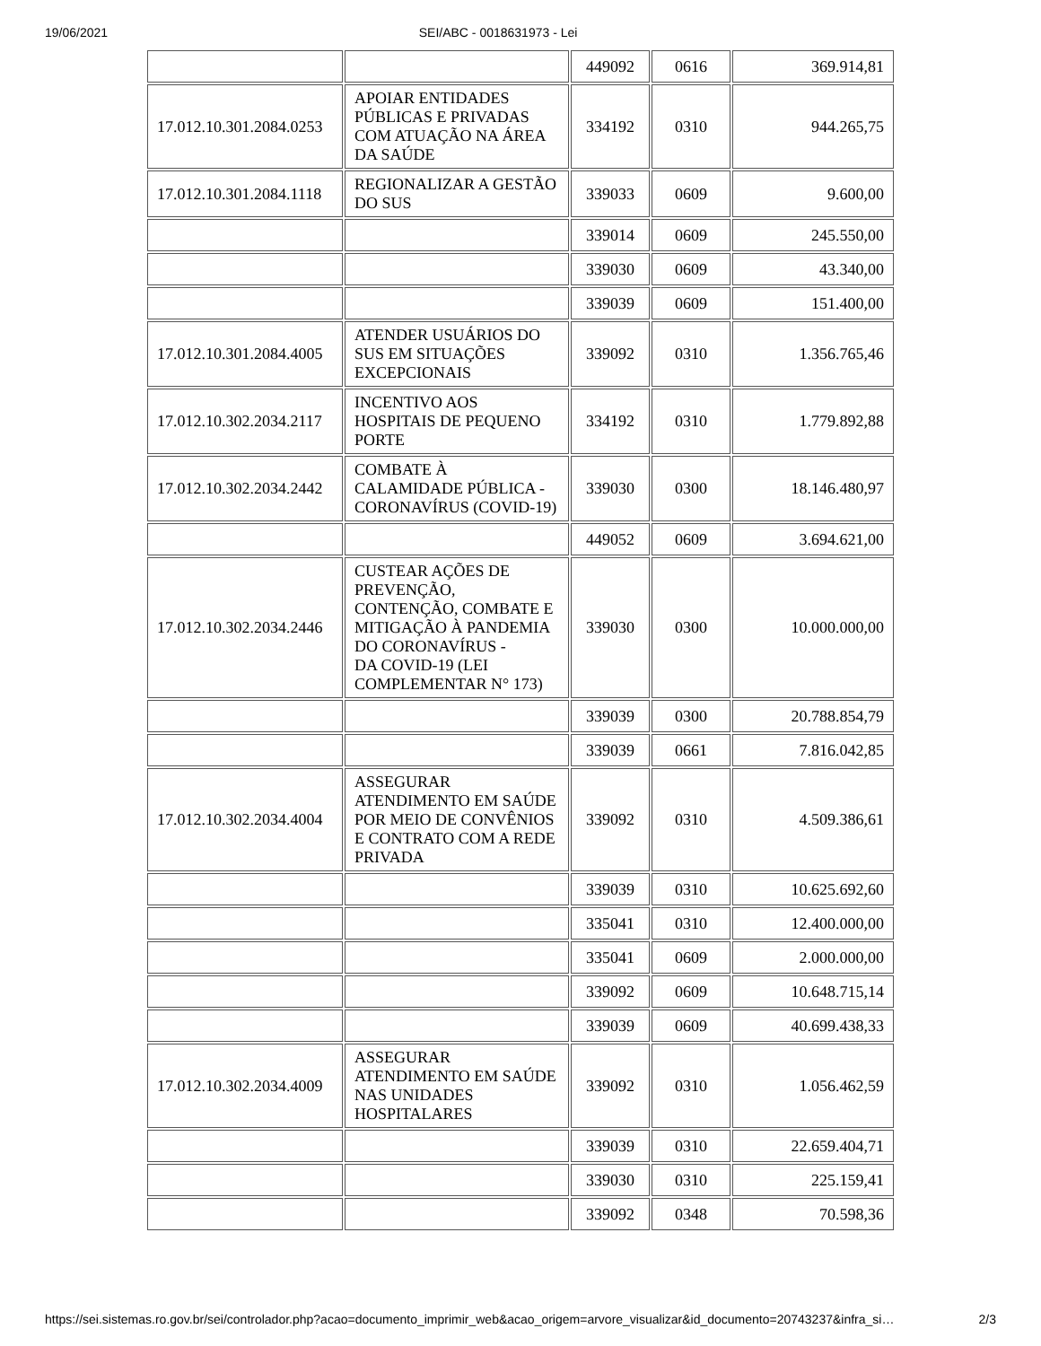19/06/2021 SEI/ABC - 0018631973 - Lei
| | | 449092 | 0616 | 369.914,81 |
| 17.012.10.301.2084.0253 | APOIAR ENTIDADES PÚBLICAS E PRIVADAS COM ATUAÇÃO NA ÁREA DA SAÚDE | 334192 | 0310 | 944.265,75 |
| 17.012.10.301.2084.1118 | REGIONALIZAR A GESTÃO DO SUS | 339033 | 0609 | 9.600,00 |
| | | 339014 | 0609 | 245.550,00 |
| | | 339030 | 0609 | 43.340,00 |
| | | 339039 | 0609 | 151.400,00 |
| 17.012.10.301.2084.4005 | ATENDER USUÁRIOS DO SUS EM SITUAÇÕES EXCEPCIONAIS | 339092 | 0310 | 1.356.765,46 |
| 17.012.10.302.2034.2117 | INCENTIVO AOS HOSPITAIS DE PEQUENO PORTE | 334192 | 0310 | 1.779.892,88 |
| 17.012.10.302.2034.2442 | COMBATE À CALAMIDADE PÚBLICA - CORONAVÍRUS (COVID-19) | 339030 | 0300 | 18.146.480,97 |
| | | 449052 | 0609 | 3.694.621,00 |
| 17.012.10.302.2034.2446 | CUSTEAR AÇÕES DE PREVENÇÃO, CONTENÇÃO, COMBATE E MITIGAÇÃO À PANDEMIA DO CORONAVÍRUS - DA COVID-19 (LEI COMPLEMENTAR N° 173) | 339030 | 0300 | 10.000.000,00 |
| | | 339039 | 0300 | 20.788.854,79 |
| | | 339039 | 0661 | 7.816.042,85 |
| 17.012.10.302.2034.4004 | ASSEGURAR ATENDIMENTO EM SAÚDE POR MEIO DE CONVÊNIOS E CONTRATO COM A REDE PRIVADA | 339092 | 0310 | 4.509.386,61 |
| | | 339039 | 0310 | 10.625.692,60 |
| | | 335041 | 0310 | 12.400.000,00 |
| | | 335041 | 0609 | 2.000.000,00 |
| | | 339092 | 0609 | 10.648.715,14 |
| | | 339039 | 0609 | 40.699.438,33 |
| 17.012.10.302.2034.4009 | ASSEGURAR ATENDIMENTO EM SAÚDE NAS UNIDADES HOSPITALARES | 339092 | 0310 | 1.056.462,59 |
| | | 339039 | 0310 | 22.659.404,71 |
| | | 339030 | 0310 | 225.159,41 |
| | | 339092 | 0348 | 70.598,36 |
https://sei.sistemas.ro.gov.br/sei/controlador.php?acao=documento_imprimir_web&acao_origem=arvore_visualizar&id_documento=20743237&infra_si… 2/3